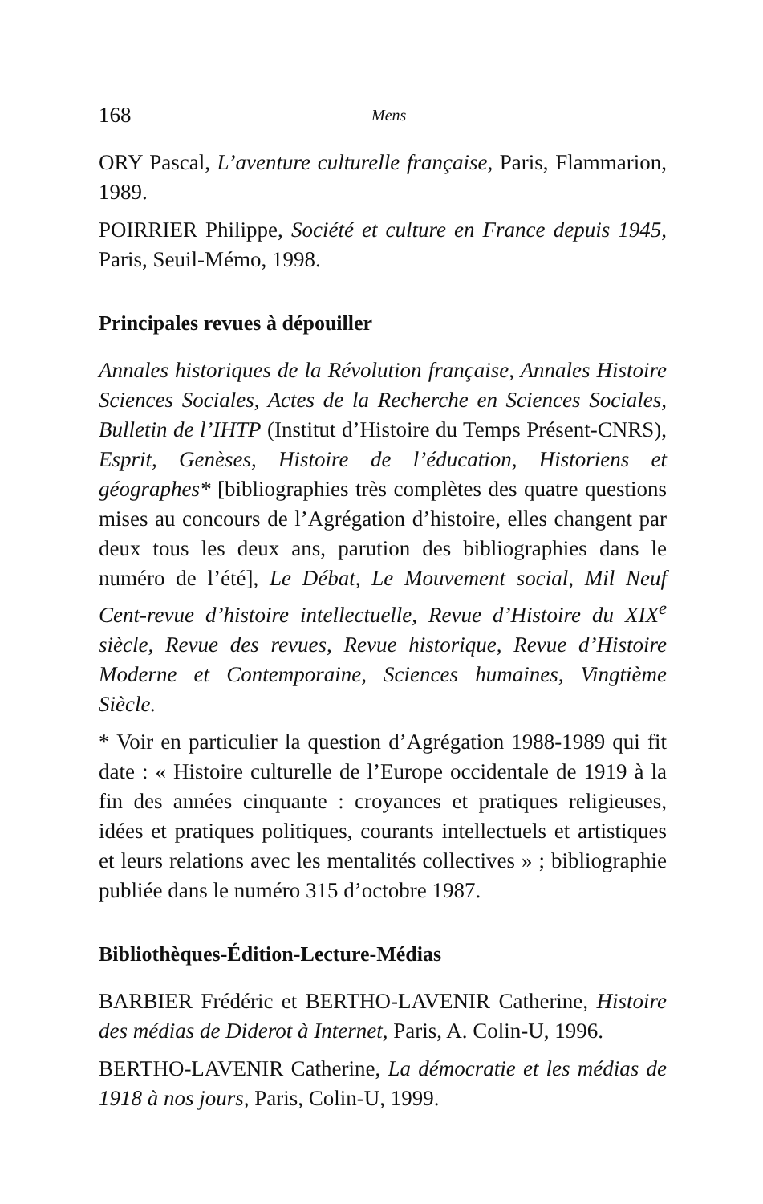168 Mens
ORY Pascal, L’aventure culturelle française, Paris, Flammarion, 1989.
POIRRIER Philippe, Société et culture en France depuis 1945, Paris, Seuil-Mémo, 1998.
Principales revues à dépouiller
Annales historiques de la Révolution française, Annales Histoire Sciences Sociales, Actes de la Recherche en Sciences Sociales, Bulletin de l’IHTP (Institut d’Histoire du Temps Présent-CNRS), Esprit, Genèses, Histoire de l’éducation, Historiens et géographes* [bibliographies très complètes des quatre questions mises au concours de l’Agrégation d’histoire, elles changent par deux tous les deux ans, parution des bibliographies dans le numéro de l’été], Le Débat, Le Mouvement social, Mil Neuf Cent-revue d’histoire intellectuelle, Revue d’Histoire du XIX<sup>e</sup> siècle, Revue des revues, Revue historique, Revue d’Histoire Moderne et Contemporaine, Sciences humaines, Vingtième Siècle.
* Voir en particulier la question d’Agrégation 1988-1989 qui fit date : « Histoire culturelle de l’Europe occidentale de 1919 à la fin des années cinquante : croyances et pratiques religieuses, idées et pratiques politiques, courants intellectuels et artistiques et leurs relations avec les mentalités collectives » ; bibliographie publiée dans le numéro 315 d’octobre 1987.
Bibliothèques-Édition-Lecture-Médias
BARBIER Frédéric et BERTHO-LAVENIR Catherine, Histoire des médias de Diderot à Internet, Paris, A. Colin-U, 1996.
BERTHO-LAVENIR Catherine, La démocratie et les médias de 1918 à nos jours, Paris, Colin-U, 1999.